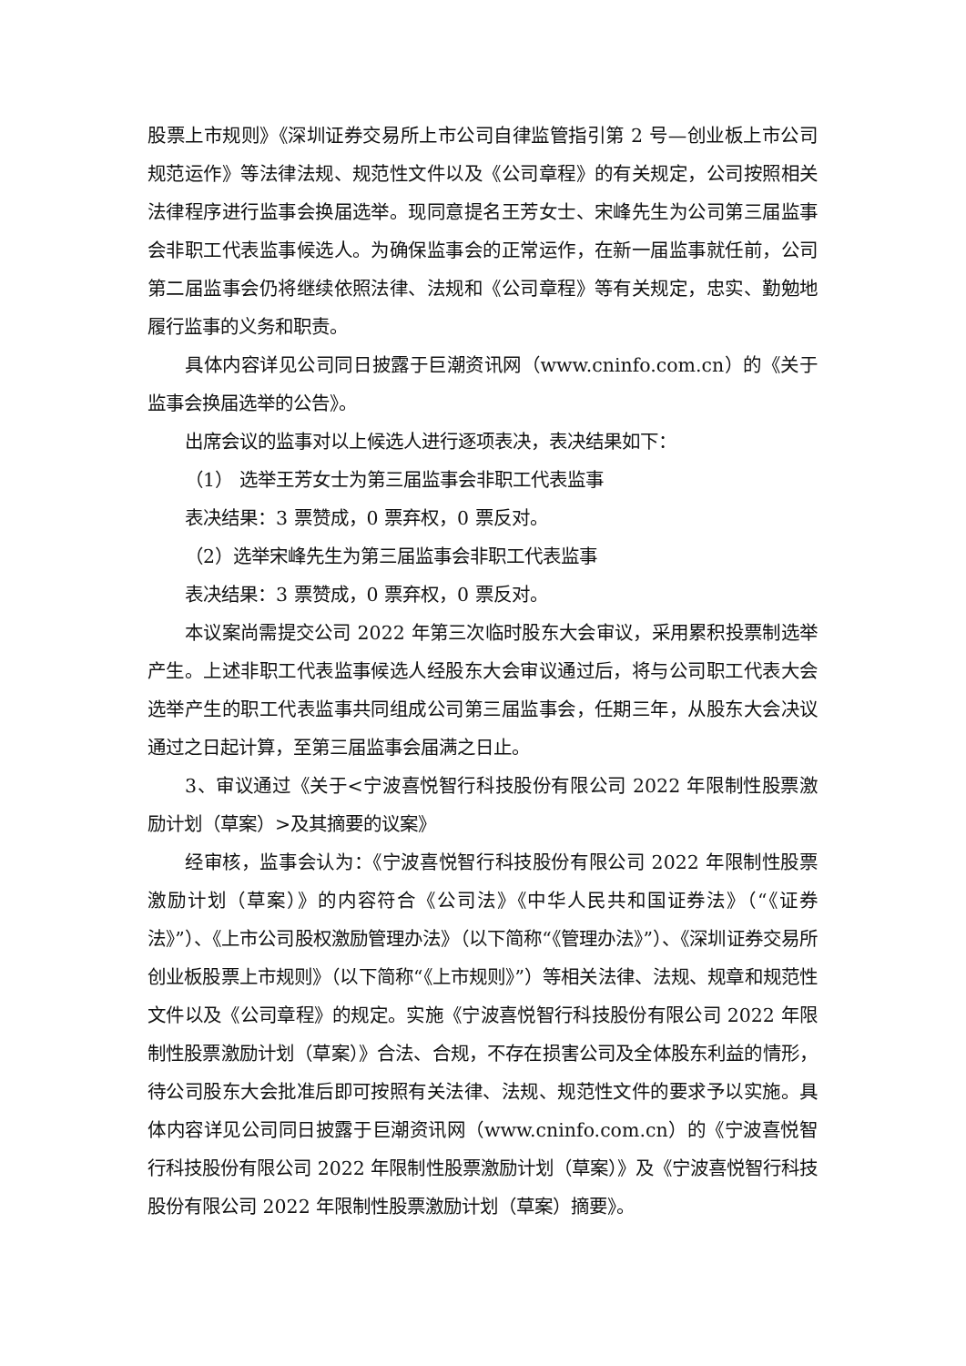股票上市规则》《深圳证券交易所上市公司自律监管指引第 2 号—创业板上市公司规范运作》等法律法规、规范性文件以及《公司章程》的有关规定，公司按照相关法律程序进行监事会换届选举。现同意提名王芳女士、宋峰先生为公司第三届监事会非职工代表监事候选人。为确保监事会的正常运作，在新一届监事就任前，公司第二届监事会仍将继续依照法律、法规和《公司章程》等有关规定，忠实、勤勉地履行监事的义务和职责。
具体内容详见公司同日披露于巨潮资讯网（www.cninfo.com.cn）的《关于监事会换届选举的公告》。
出席会议的监事对以上候选人进行逐项表决，表决结果如下：
（1） 选举王芳女士为第三届监事会非职工代表监事
表决结果：3 票赞成，0 票弃权，0 票反对。
（2）选举宋峰先生为第三届监事会非职工代表监事
表决结果：3 票赞成，0 票弃权，0 票反对。
本议案尚需提交公司 2022 年第三次临时股东大会审议，采用累积投票制选举产生。上述非职工代表监事候选人经股东大会审议通过后，将与公司职工代表大会选举产生的职工代表监事共同组成公司第三届监事会，任期三年，从股东大会决议通过之日起计算，至第三届监事会届满之日止。
3、审议通过《关于<宁波喜悦智行科技股份有限公司 2022 年限制性股票激励计划（草案）>及其摘要的议案》
经审核，监事会认为：《宁波喜悦智行科技股份有限公司 2022 年限制性股票激励计划（草案）》的内容符合《公司法》《中华人民共和国证券法》（“《证券法》”）、《上市公司股权激励管理办法》（以下简称“《管理办法》”）、《深圳证券交易所创业板股票上市规则》（以下简称“《上市规则》”）等相关法律、法规、规章和规范性文件以及《公司章程》的规定。实施《宁波喜悦智行科技股份有限公司 2022 年限制性股票激励计划（草案）》合法、合规，不存在损害公司及全体股东利益的情形，待公司股东大会批准后即可按照有关法律、法规、规范性文件的要求予以实施。具体内容详见公司同日披露于巨潮资讯网（www.cninfo.com.cn）的《宁波喜悦智行科技股份有限公司 2022 年限制性股票激励计划（草案）》及《宁波喜悦智行科技股份有限公司 2022 年限制性股票激励计划（草案）摘要》。